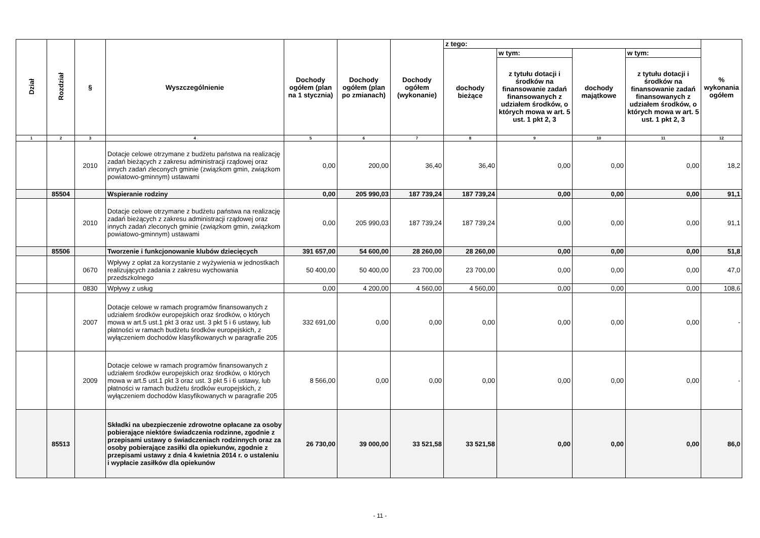| Dział | Rozdział | § | Wyszczególnienie | Dochody ogółem (plan na 1 stycznia) | Dochody ogółem (plan po zmianach) | Dochody ogółem (wykonanie) | z tego: | | | | % wykonania ogółem |
| --- | --- | --- | --- | --- | --- | --- | --- | --- | --- | --- | --- |
| | | | | | | | dochody bieżące | w tym: | dochody majątkowe | w tym: | |
| | | | | | | | | z tytułu dotacji i środków na finansowanie zadań finansowanych z udziałem środków, o których mowa w art. 5 ust. 1 pkt 2, 3 | | z tytułu dotacji i środków na finansowanie zadań finansowanych z udziałem środków, o których mowa w art. 5 ust. 1 pkt 2, 3 | |
| 1 | 2 | 3 | 4 | 5 | 6 | 7 | 8 | 9 | 10 | 11 | 12 |
| | | 2010 | Dotacje celowe otrzymane z budżetu państwa na realizację zadań bieżących z zakresu administracji rządowej oraz innych zadań zleconych gminie (związkom gmin, związkom powiatowo-gminnym) ustawami | 0,00 | 200,00 | 36,40 | 36,40 | 0,00 | 0,00 | 0,00 | 18,2 |
| | 85504 | | Wspieranie rodziny | 0,00 | 205 990,03 | 187 739,24 | 187 739,24 | 0,00 | 0,00 | 0,00 | 91,1 |
| | | 2010 | Dotacje celowe otrzymane z budżetu państwa na realizację zadań bieżących z zakresu administracji rządowej oraz innych zadań zleconych gminie (związkom gmin, związkom powiatowo-gminnym) ustawami | 0,00 | 205 990,03 | 187 739,24 | 187 739,24 | 0,00 | 0,00 | 0,00 | 91,1 |
| | 85506 | | Tworzenie i funkcjonowanie klubów dziecięcych | 391 657,00 | 54 600,00 | 28 260,00 | 28 260,00 | 0,00 | 0,00 | 0,00 | 51,8 |
| | | 0670 | Wpływy z opłat za korzystanie z wyżywienia w jednostkach realizujących zadania z zakresu wychowania przedszkolnego | 50 400,00 | 50 400,00 | 23 700,00 | 23 700,00 | 0,00 | 0,00 | 0,00 | 47,0 |
| | | 0830 | Wpływy z usług | 0,00 | 4 200,00 | 4 560,00 | 4 560,00 | 0,00 | 0,00 | 0,00 | 108,6 |
| | | 2007 | Dotacje celowe w ramach programów finansowanych z udziałem środków europejskich oraz środków, o których mowa w art.5 ust.1 pkt 3 oraz ust. 3 pkt 5 i 6 ustawy, lub płatności w ramach budżetu środków europejskich, z wyłączeniem dochodów klasyfikowanych w paragrafie 205 | 332 691,00 | 0,00 | 0,00 | 0,00 | 0,00 | 0,00 | 0,00 | - |
| | | 2009 | Dotacje celowe w ramach programów finansowanych z udziałem środków europejskich oraz środków, o których mowa w art.5 ust.1 pkt 3 oraz ust. 3 pkt 5 i 6 ustawy, lub płatności w ramach budżetu środków europejskich, z wyłączeniem dochodów klasyfikowanych w paragrafie 205 | 8 566,00 | 0,00 | 0,00 | 0,00 | 0,00 | 0,00 | 0,00 | - |
| | 85513 | | Składki na ubezpieczenie zdrowotne opłacane za osoby pobierające niektóre świadczenia rodzinne, zgodnie z przepisami ustawy o świadczeniach rodzinnych oraz za osoby pobierające zasiłki dla opiekunów, zgodnie z przepisami ustawy z dnia 4 kwietnia 2014 r. o ustaleniu i wypłacie zasiłków dla opiekunów | 26 730,00 | 39 000,00 | 33 521,58 | 33 521,58 | 0,00 | 0,00 | 0,00 | 86,0 |
- 11 -